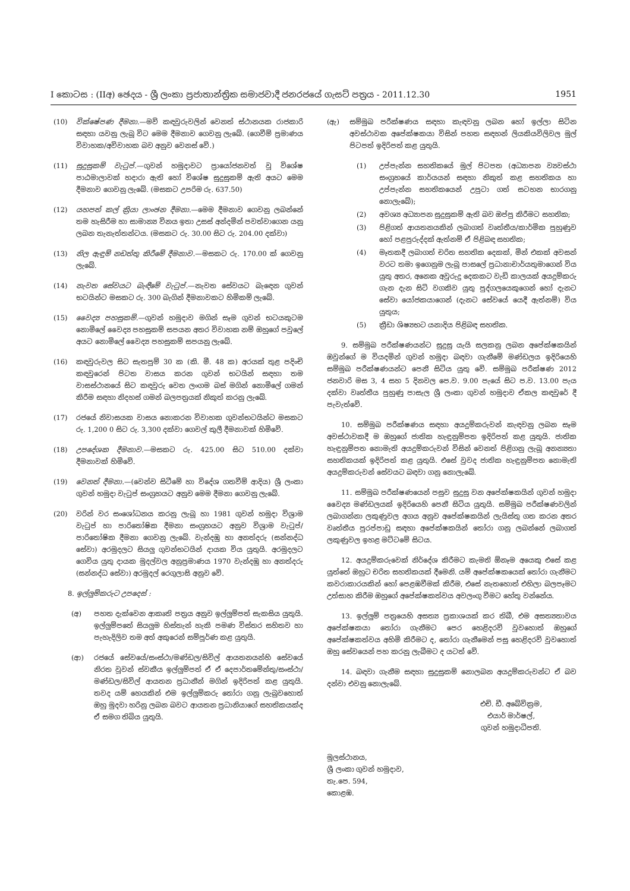I කොටස : (IIඅ) ඡෙදය - ශ්‍රී ලංකා ප්‍රජාතාන්ත්‍රික සමාජවාදී ජනරජයේ ගැසට් පත්‍රය - 2011.12.30 1951
(10) වික්ෂේපණ දීමනා.—මව් කඳවුරුවලින් වෙනත් ස්ථානයක රාජකාරි සඳහා යවනු ලැබූ විට මෙම දීමනාව ගෙවනු ලැබේ. (ගෙවීම් ප්‍රමාණය විවාහක/අවිවාහක බව අනුව වෙනස් වේ.)
(11) සුදුසුකම් වැටුප්.—ගුවන් හමුදාවට ප්‍රායෝජනවත් වූ විශේෂ පාඨමාලාවක් හදාරා ඇති හෝ විශේෂ සුදුසුකම් ඇති අයට මෙම දීමනාව ගෙවනු ලැබේ. (මසකට උපරිම රු. 637.50)
(12) යහපත් කල් ක්‍රියා ලාංඡන දීමනා.—මෙම දීමනාව ගෙවනු ලබන්නේ තම හැසිරීම හා සාමාන්‍ය විනය ඉතා උසස් අන්දමින් පවත්වාගෙන යනු ලබන තැනැත්තන්ටය. (මසකට රු. 30.00 සිට රු. 204.00 දක්වා)
(13) නිල ඇඳුම් නඩත්තු කිරීමේ දීමනාව.—මසකට රු. 170.00 ක් ගෙවනු ලැබේ.
(14) නැවත සේවයට බැඳීමේ වැටුප්.—නැවත සේවයට බැඳෙන ගුවන් භටයින්ට මසකට රු. 300 බැගින් දීමනාවකට හිමිකම් ලැබේ.
(15) වෛද්‍ය පහසුකම්.—ගුවන් හමුදාව මගින් සෑම ගුවන් භටයකුටම නොමිලේ වෛද්‍ය පහසුකම් සපයන අතර විවාහක නම් ඔහුගේ පවුලේ අයට නොමිලේ වෛද්‍ය පහසුකම් සපයනු ලැබේ.
(16) කඳවුරුවල සිට සැතපුම් 30 ක (කි. මී. 48 ක) අරයක් තුළ පදිංචි කඳවුරෙන් පිටත වාසය කරන ගුවන් භටයින් සඳහා තම වාසස්ථානයේ සිට කඳවුරු වෙත ලංගම බස් මගින් නොමිලේ ගමන් කිරීම සඳහා නිදහස් ගමන් බලපත්‍රයක් නිකුත් කරනු ලැබේ.
(17) රජයේ නිවාසයක වාසය නොකරන විවාහක ගුවන්භටයින්ට මසකට රු. 1,200 0 සිට රු. 3,300 දක්වා ගෙවල් කුලී දීමනාවක් හිමිවේ.
(18) උපදේශක දීමනාව.—මසකට රු. 425.00 සිට 510.00 දක්වා දීමනාවක් හිමිවේ.
(19) වෙනත් දීමනා.—(වෙන්ව සිටීමේ හා විදේශ ගතවීම් ආදිය) ශ්‍රී ලංකා ගුවන් හමුදා වැටුප් සංග්‍රහයට අනුව මෙම දීමනා ගෙවනු ලැබේ.
(20) වරින් වර සංශෝධනය කරනු ලැබූ හා 1981 ගුවන් හමුදා විශ්‍රාම වැටුප් හා පාරිතෝෂික දීමනා සංග්‍රහයට අනුව විශ්‍රාම වැටුප්/පාරිතෝෂික දීමනා ගෙවනු ලැබේ. වැන්දඹු හා අනත්දරු (සන්නද්ධ සේවා) අරමුදලට සියලු ගුවන්භටයින් දායක විය යුතුයි. අරමුදලට ගෙවිය යුතු දායක මුදල්වල අනුප්‍රමාණය 1970 වැන්දඹු හා අනත්දරු (සන්නද්ධ සේවා) අරමුදල් රෙගුලාසි අනුව වේ.
8. ඉල්ලුම්කරුට උපදෙස් :
(අ) පහත දැක්වෙන ආකෘති පත්‍රය අනුව ඉල්ලුම්පත් සැකසිය යුතුයි. ඉල්ලුම්පතේ සියලුම හිස්තැන් හැකි පමණ විස්තර සහිතව හා පැහැදිලිව තම අත් අකුරෙන් සම්පූර්ණ කළ යුතුයි.
(ආ) රජයේ සේවයේ/සංස්ථා/මණ්ඩල/සිවිල් ආයතනයන්හි සේවයේ නිරත වූවන් ස්වකීය ඉල්ලුම්පත් ඒ ඒ දෙපාර්තමේන්තු/සංස්ථා/මණ්ඩල/සිවිල් ආයතන ප්‍රධානීන් මගින් ඉදිරිපත් කළ යුතුයි. තවද යම් හෙයකින් එම ඉල්ලුම්කරු තෝරා ගනු ලැබුවහොත් ඔහු මුදවා හරිනු ලබන බවට ආයතන ප්‍රධානියාගේ සහතිකයක්ද ඒ සමග තිබිය යුතුයි.
(ඇ) සම්මුඛ පරීක්ෂණය සඳහා කැඳවනු ලබන හෝ ඉල්ලා සිටින අවස්ථාවක අපේක්ෂකයා විසින් පහත සඳහන් ලියකියවිලිවල මුල් පිටපත් ඉදිරිපත් කළ යුතුයි.
(1) උප්පැන්න සහතිකයේ මුල් පිටපත (අධ්‍යාපන ව්‍යවස්ථා සංග්‍රහයේ කාර්යයන් සඳහා නිකුත් කළ සහතිකය හා උප්පැන්න සහතිකයෙන් උපුටා ගත් සටහන භාරගනු නොලැබේ);
(2) අවශ්‍ය අධ්‍යාපන සුදුසුකම් ඇති බව ඔප්පු කිරීමට සහතික;
(3) පිළිගත් ආයතනයකින් ලබාගත් වෘත්තීය/කාර්මික පුහුණුව හෝ පළපුරුද්දක් ඇත්නම් ඒ පිළිබඳ සහතික;
(4) මෑතකදී ලබාගත් චරිත සහතික දෙකක්, මින් එකක් අවසන් වරට තමා ඉගෙනුම ලැබූ පාසලේ ප්‍රධානාචාර්යතුමාගෙන් විය යුතු අතර, අනෙක අවුරුදු දෙකකට වැඩි කාලයක් අයදුම්කරු ගැන දැන සිටි වගකිව යුතු පුද්ගලයෙකුගෙන් හෝ දැනට සේවා යෝජකයාගෙන් (දැනට සේවයේ යෙදී ඇත්නම්) විය යුතුය;
(5) ක්‍රීඩා ශිෂ්‍යභට යනාදිය පිළිබඳ සහතික.
9. සම්මුඛ පරීක්ෂණයන්ට සුදුසු යැයි සලකනු ලබන අපේක්ෂකයින් ඔවුන්ගේ ම වියදමින් ගුවන් හමුදා බඳවා ගැනීමේ මණ්ඩලය ඉදිරියෙහි සම්මුඛ පරීක්ෂණයන්ට පෙනී සිටිය යුතු වේ. සම්මුඛ පරීක්ෂණ 2012 ජනවාරි මස 3, 4 සහ 5 දිනවල පෙ.ව. 9.00 පැයේ සිට ප.ව. 13.00 පැය දක්වා වෘත්තීය පුහුණු පාසැල ශ්‍රී ලංකා ගුවන් හමුදාව ඒකල කඳවුරේ දී පැවැත්වේ.
10. සම්මුඛ පරීක්ෂණය සඳහා අයදුම්කරුවන් කැඳවනු ලබන සෑම අවස්ථාවකදී ම ඔහුගේ ජාතික හැඳුනුම්පත ඉදිරිපත් කළ යුතුයි. ජාතික හැඳුනුම්පත නොමැති අයදුම්කරුවන් විසින් වෙනත් පිළිගනු ලැබූ අනන්‍යතා සහතිකයක් ඉදිරිපත් කළ යුතුයි. එසේ වුවද ජාතික හැඳුනුම්පත නොමැති අයදුම්කරුවන් සේවයට බඳවා ගනු නොලැබේ.
11. සම්මුඛ පරීක්ෂණයෙන් පසුව සුදුසු වන අපේක්ෂකයින් ගුවන් හමුදා වෛද්‍ය මණ්ඩලයක් ඉදිරියෙහි පෙනී සිටිය යුතුයි. සම්මුඛ පරීක්ෂණවලින් ලබාගන්නා ලකුණුවල අගය අනුව අපේක්ෂකයින් ලැයිස්තු ගත කරන අතර වෘත්තීය පුරප්පාඩු සඳහා අපේක්ෂකයින් තෝරා ගනු ලබන්නේ ලබාගත් ලකුණුවල ඉහළ මට්ටමේ සිටය.
12. අයදුම්කරුවෙක් නිර්දේශ කිරීමට කැමති ඕනෑම අයෙකු එසේ කළ යුත්තේ ඔහුට චරිත සහතිකයක් දීමෙනි. යම් අපේක්ෂකයෙක් තෝරා ගැනීමට කවරාකාරයකින් හෝ පෙළඹවීමක් කිරීම, එසේ නැතහොත් එහිලා බලපෑමට උත්සාහ කිරීම ඔහුගේ අපේක්ෂකත්වය අවලංගු වීමට හේතු වන්නේය.
13. ඉල්ලුම් පත්‍රයෙහි අසත්‍ය ප්‍රකාශයක් කර තිබී, එම අසත්‍යතාවය අපේක්ෂකයා තෝරා ගැනීමට පෙර හෙළිදරව් වුවහොත් ඔහුගේ අපේක්ෂකත්වය අහිමි කිරීමට ද, තෝරා ගැනීමෙන් පසු හෙළිදරව් වුවහොත් ඔහු සේවයෙන් පහ කරනු ලැබීමට ද යටත් වේ.
14. බඳවා ගැනීම සඳහා සුදුසුකම් නොලබන අයදුම්කරුවන්ට ඒ බව දන්වා එවනු නොලැබේ.
එච්. ඩී. අබේවික්‍රම,
එයාර් මාර්ෂල්,
ගුවන් හමුදාධිපති.
මූලස්ථානය,
ශ්‍රී ලංකා ගුවන් හමුදාව,
තැ.පෙ. 594,
කොළඹ.